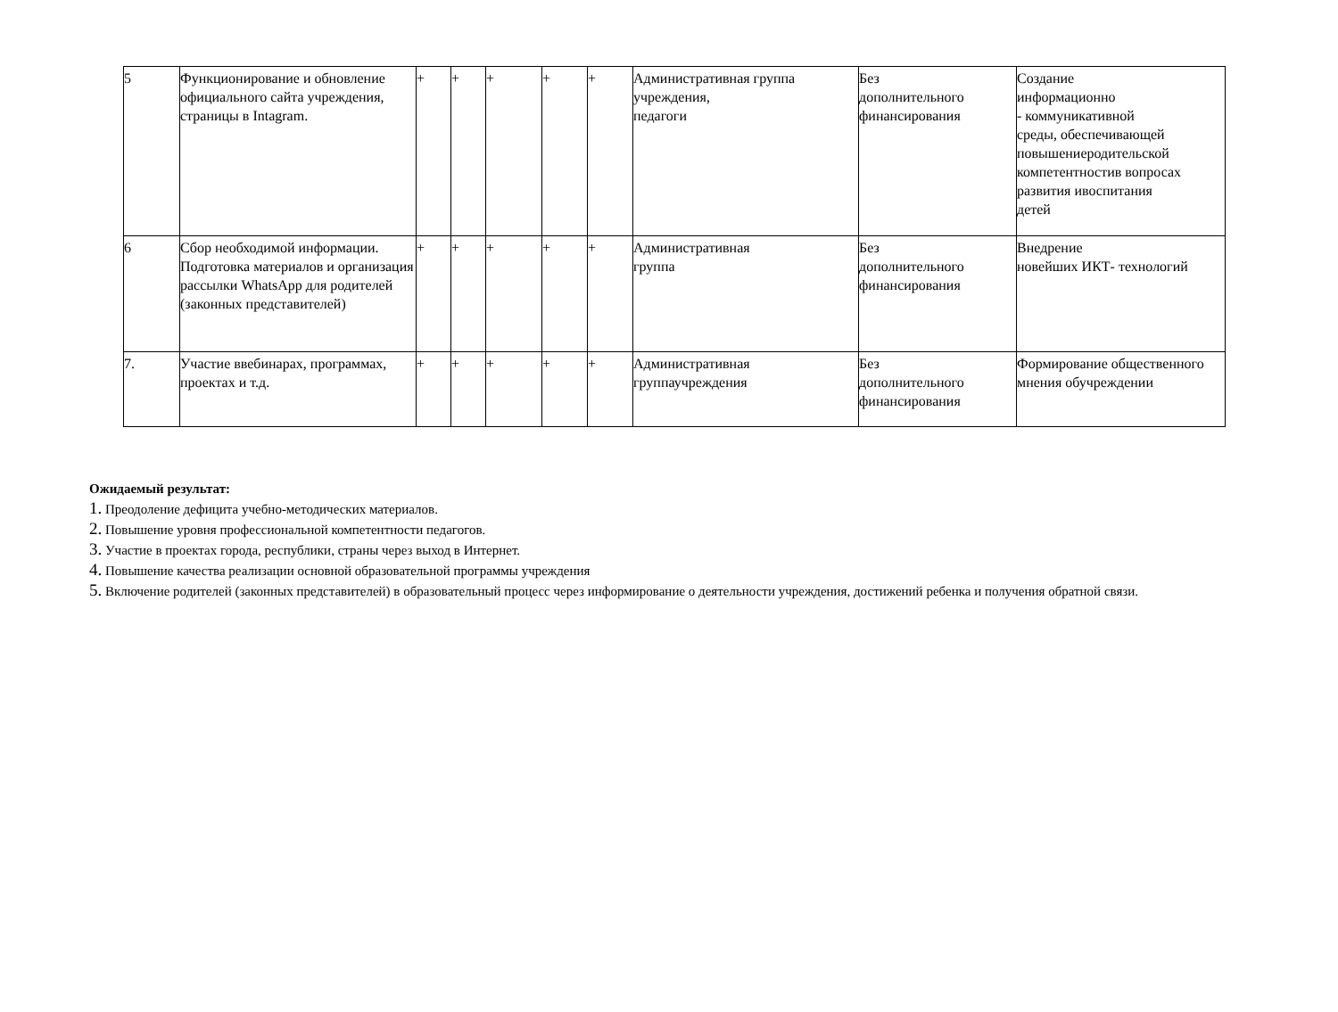| 5 | Функционирование и обновление официального сайта учреждения, страницы в Intagram. | + | + | + | + | + | Административная группа учреждения, педагоги | Без дополнительного финансирования | Создание информационно - коммуникативной среды, обеспечивающей повышениеродительской компетентностив вопросах развития ивоспитания детей |
| 6 | Сбор необходимой информации. Подготовка материалов и организация рассылки WhatsApp для родителей (законных представителей) | + | + | + | + | + | Административная группа | Без дополнительного финансирования | Внедрение новейших ИКТ- технологий |
| 7. | Участие ввебинарах, программах, проектах и т.д. | + | + | + | + | + | Административная группаучреждения | Без дополнительного финансирования | Формирование общественного мнения обучреждении |
Ожидаемый результат:
1. Преодоление дефицита учебно-методических материалов.
2. Повышение уровня профессиональной компетентности педагогов.
3. Участие в проектах города, республики, страны через выход в Интернет.
4. Повышение качества реализации основной образовательной программы учреждения
5. Включение родителей (законных представителей) в образовательный процесс через информирование о деятельности учреждения, достижений ребенка и получения обратной связи.